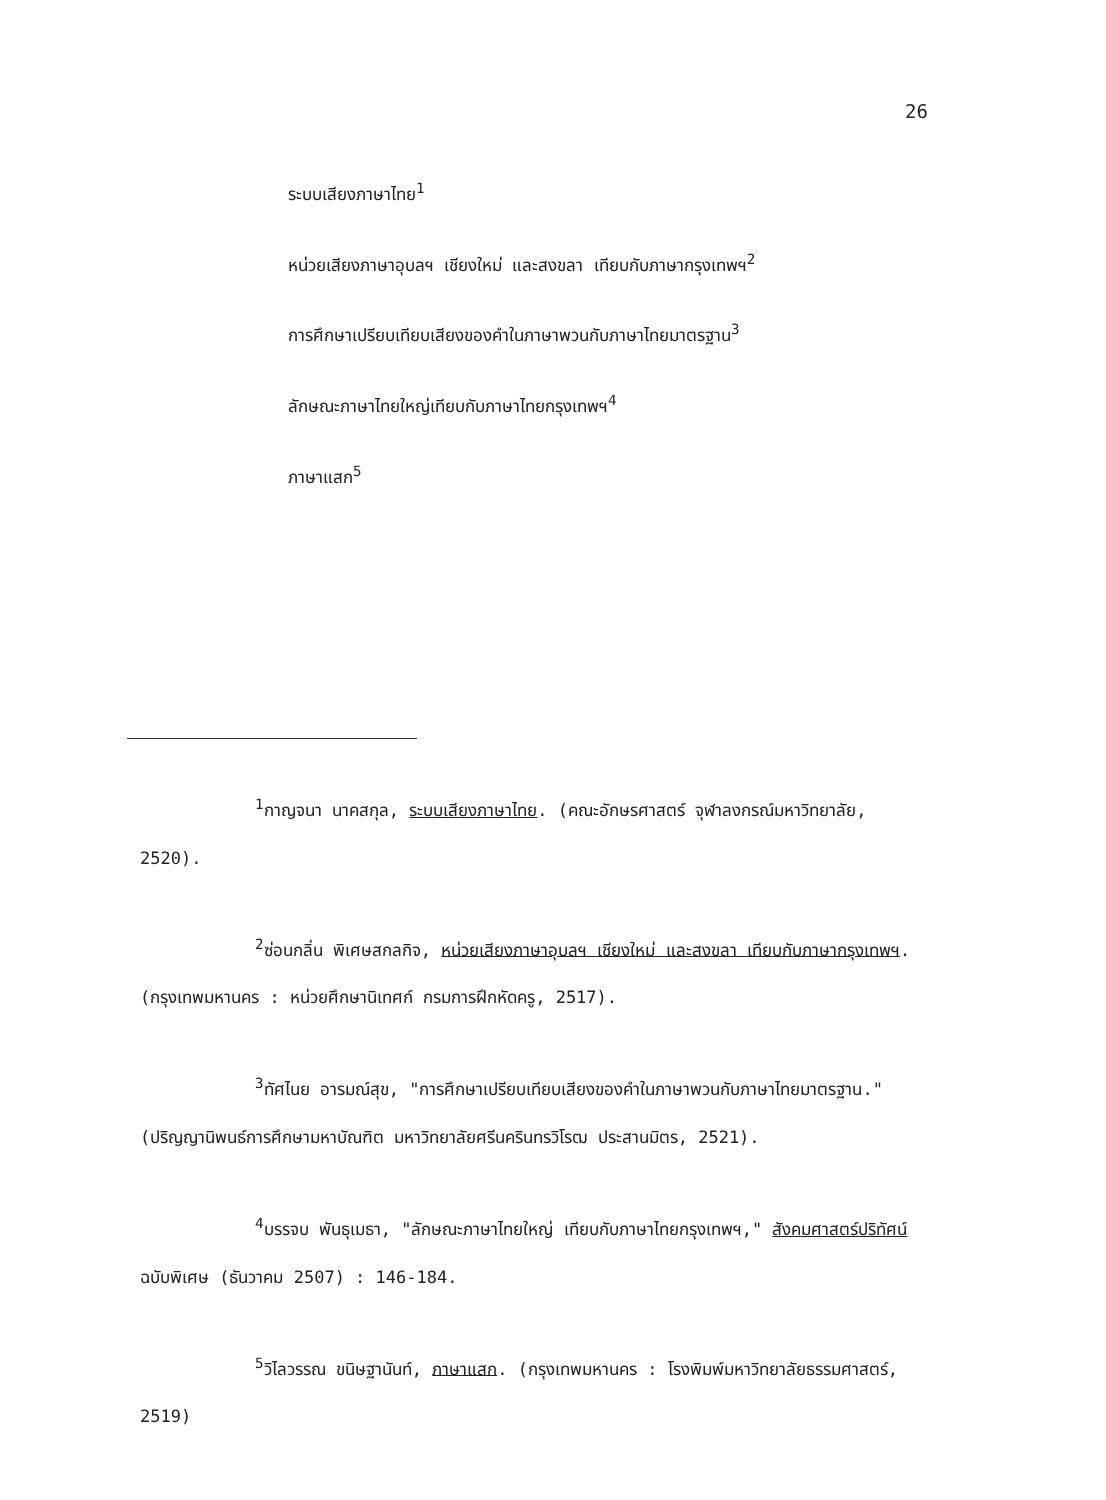26
ระบบเสียงภาษาไทย<sup>1</sup>
หน่วยเสียงภาษาอุบลฯ เชียงใหม่ และสงขลา เทียบกับภาษากรุงเทพฯ<sup>2</sup>
การศึกษาเปรียบเทียบเสียงของคำในภาษาพวนกับภาษาไทยมาตรฐาน<sup>3</sup>
ลักษณะภาษาไทยใหญ่เทียบกับภาษาไทยกรุงเทพฯ<sup>4</sup>
ภาษาแสก<sup>5</sup>
<sup>1</sup> กาญจนา นาคสกุล, ระบบเสียงภาษาไทย. (คณะอักษรศาสตร์ จุฬาลงกรณ์มหาวิทยาลัย, 2520).
<sup>2</sup> ซ่อนกลิ่น พิเศษสกลกิจ, หน่วยเสียงภาษาอุบลฯ เชียงใหม่ และสงขลา เทียบกับภาษากรุงเทพฯ. (กรุงเทพมหานคร : หน่วยศึกษานิเทศก์ กรมการฝึกหัดครู, 2517).
<sup>3</sup> ทัศไนย อารมณ์สุข, "การศึกษาเปรียบเทียบเสียงของคำในภาษาพวนกับภาษาไทยมาตรฐาน." (ปริญญานิพนธ์การศึกษามหาบัณฑิต มหาวิทยาลัยศรีนครินทรวิโรฒ ประสานมิตร, 2521).
<sup>4</sup> บรรจบ พันธุเมธา, "ลักษณะภาษาไทยใหญ่ เทียบกับภาษาไทยกรุงเทพฯ," สังคมศาสตร์ปริทัศน์ ฉบับพิเศษ (ธันวาคม 2507) : 146-184.
<sup>5</sup> วิไลวรรณ ขนิษฐานันท์, ภาษาแสก. (กรุงเทพมหานคร : โรงพิมพ์มหาวิทยาลัยธรรมศาสตร์, 2519)